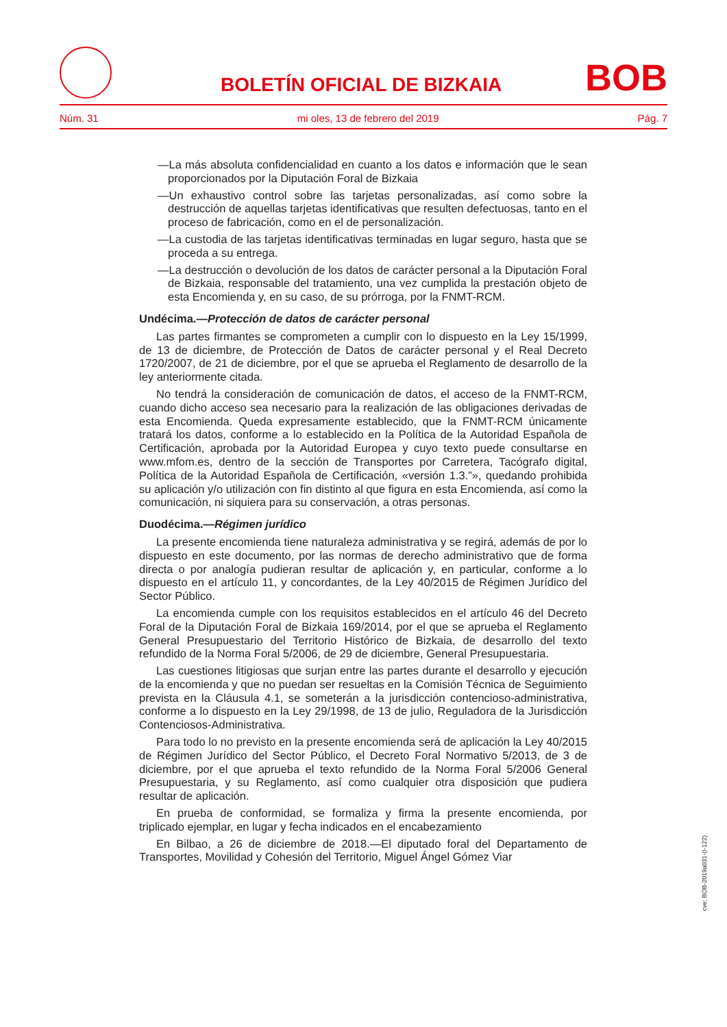BOLETÍN OFICIAL DE BIZKAIA BOB
Núm. 31 mi oles, 13 de febrero del 2019 Pág. 7
—La más absoluta confidencialidad en cuanto a los datos e información que le sean proporcionados por la Diputación Foral de Bizkaia
—Un exhaustivo control sobre las tarjetas personalizadas, así como sobre la destrucción de aquellas tarjetas identificativas que resulten defectuosas, tanto en el proceso de fabricación, como en el de personalización.
—La custodia de las tarjetas identificativas terminadas en lugar seguro, hasta que se proceda a su entrega.
—La destrucción o devolución de los datos de carácter personal a la Diputación Foral de Bizkaia, responsable del tratamiento, una vez cumplida la prestación objeto de esta Encomienda y, en su caso, de su prórroga, por la FNMT-RCM.
Undécima.—Protección de datos de carácter personal
Las partes firmantes se comprometen a cumplir con lo dispuesto en la Ley 15/1999, de 13 de diciembre, de Protección de Datos de carácter personal y el Real Decreto 1720/2007, de 21 de diciembre, por el que se aprueba el Reglamento de desarrollo de la ley anteriormente citada.
No tendrá la consideración de comunicación de datos, el acceso de la FNMT-RCM, cuando dicho acceso sea necesario para la realización de las obligaciones derivadas de esta Encomienda. Queda expresamente establecido, que la FNMT-RCM únicamente tratará los datos, conforme a lo establecido en la Política de la Autoridad Española de Certificación, aprobada por la Autoridad Europea y cuyo texto puede consultarse en www.mfom.es, dentro de la sección de Transportes por Carretera, Tacógrafo digital, Política de la Autoridad Española de Certificación, «versión 1.3.”», quedando prohibida su aplicación y/o utilización con fin distinto al que figura en esta Encomienda, así como la comunicación, ni siquiera para su conservación, a otras personas.
Duodécima.—Régimen jurídico
La presente encomienda tiene naturaleza administrativa y se regirá, además de por lo dispuesto en este documento, por las normas de derecho administrativo que de forma directa o por analogía pudieran resultar de aplicación y, en particular, conforme a lo dispuesto en el artículo 11, y concordantes, de la Ley 40/2015 de Régimen Jurídico del Sector Público.
La encomienda cumple con los requisitos establecidos en el artículo 46 del Decreto Foral de la Diputación Foral de Bizkaia 169/2014, por el que se aprueba el Reglamento General Presupuestario del Territorio Histórico de Bizkaia, de desarrollo del texto refundido de la Norma Foral 5/2006, de 29 de diciembre, General Presupuestaria.
Las cuestiones litigiosas que surjan entre las partes durante el desarrollo y ejecución de la encomienda y que no puedan ser resueltas en la Comisión Técnica de Seguimiento prevista en la Cláusula 4.1, se someterán a la jurisdicción contencioso-administrativa, conforme a lo dispuesto en la Ley 29/1998, de 13 de julio, Reguladora de la Jurisdicción Contenciosos-Administrativa.
Para todo lo no previsto en la presente encomienda será de aplicación la Ley 40/2015 de Régimen Jurídico del Sector Público, el Decreto Foral Normativo 5/2013, de 3 de diciembre, por el que aprueba el texto refundido de la Norma Foral 5/2006 General Presupuestaria, y su Reglamento, así como cualquier otra disposición que pudiera resultar de aplicación.
En prueba de conformidad, se formaliza y firma la presente encomienda, por triplicado ejemplar, en lugar y fecha indicados en el encabezamiento
En Bilbao, a 26 de diciembre de 2018.—El diputado foral del Departamento de Transportes, Movilidad y Cohesión del Territorio, Miguel Ángel Gómez Viar
cve: BOB-2019a031-(I-122)